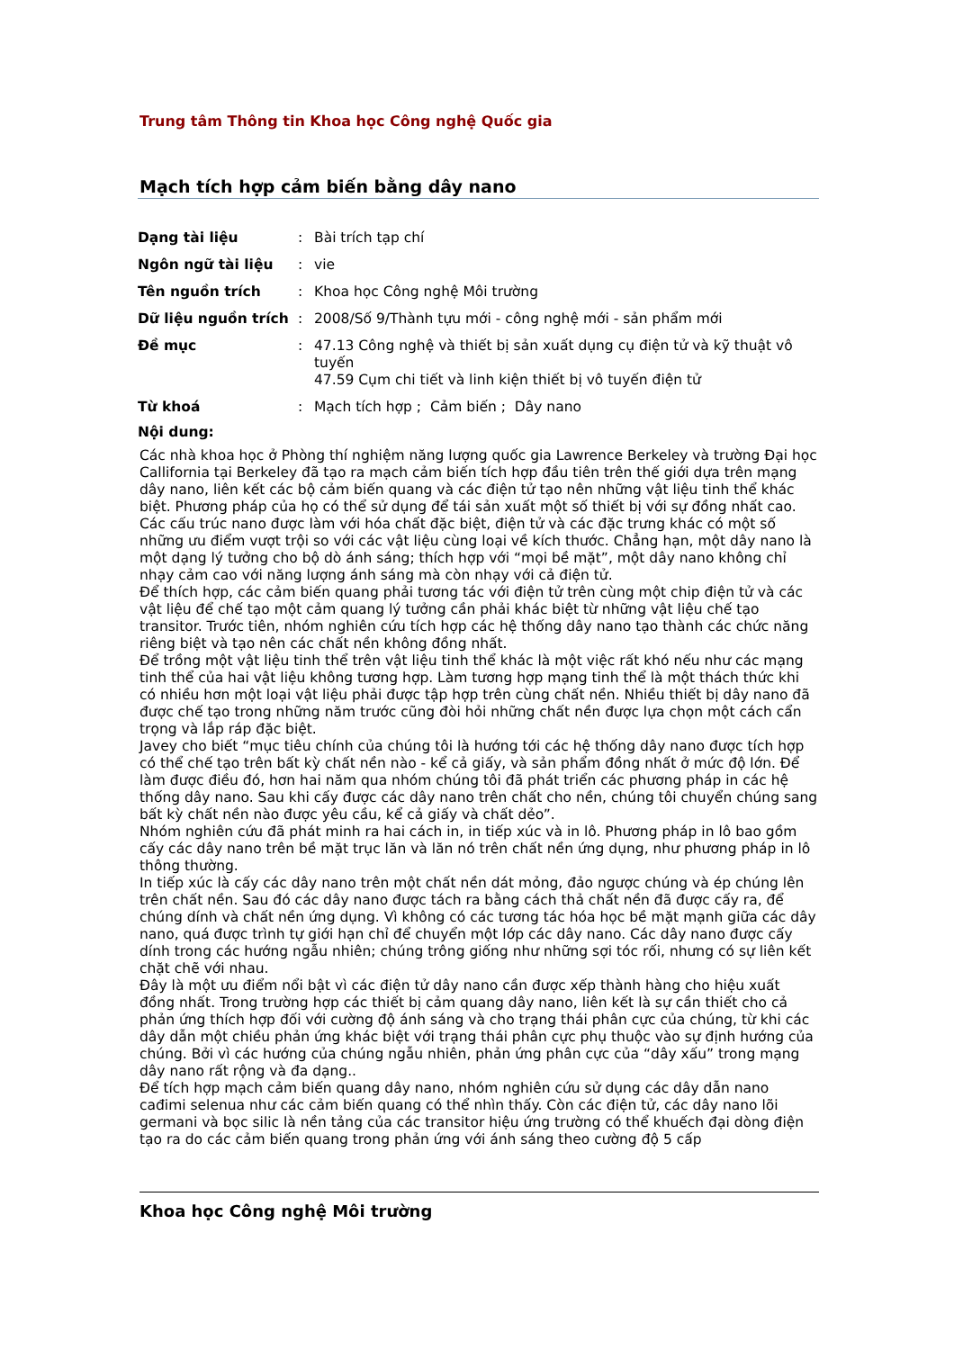Trung tâm Thông tin Khoa học Công nghệ Quốc gia
Mạch tích hợp cảm biến bằng dây nano
| Dạng tài liệu | : | Bài trích tạp chí |
| Ngôn ngữ tài liệu | : | vie |
| Tên nguồn trích | : | Khoa học Công nghệ Môi trường |
| Dữ liệu nguồn trích | : | 2008/Số 9/Thành tựu mới - công nghệ mới - sản phẩm mới |
| Đề mục | : | 47.13 Công nghệ và thiết bị sản xuất dụng cụ điện tử và kỹ thuật vô tuyến 47.59 Cụm chi tiết và linh kiện thiết bị vô tuyến điện tử |
| Từ khoá | : | Mạch tích hợp ; Cảm biến ; Dây nano |
Nội dung:
Các nhà khoa học ở Phòng thí nghiệm năng lượng quốc gia Lawrence Berkeley và trường Đại học Callifornia tại Berkeley đã tạo ra mạch cảm biến tích hợp đầu tiên trên thế giới dựa trên mạng dây nano, liên kết các bộ cảm biến quang và các điện tử tạo nên những vật liệu tinh thể khác biệt. Phương pháp của họ có thể sử dụng để tái sản xuất một số thiết bị với sự đồng nhất cao.
Các cấu trúc nano được làm với hóa chất đặc biệt, điện tử và các đặc trưng khác có một số những ưu điểm vượt trội so với các vật liệu cùng loại về kích thước. Chẳng hạn, một dây nano là một dạng lý tưởng cho bộ dò ánh sáng; thích hợp với “mọi bề mặt”, một dây nano không chỉ nhạy cảm cao với năng lượng ánh sáng mà còn nhạy với cả điện tử.
Để thích hợp, các cảm biến quang phải tương tác với điện tử trên cùng một chip điện tử và các vật liệu để chế tạo một cảm quang lý tưởng cần phải khác biệt từ những vật liệu chế tạo transitor. Trước tiên, nhóm nghiên cứu tích hợp các hệ thống dây nano tạo thành các chức năng riêng biệt và tạo nên các chất nền không đồng nhất.
Để trồng một vật liệu tinh thể trên vật liệu tinh thể khác là một việc rất khó nếu như các mạng tinh thể của hai vật liệu không tương hợp. Làm tương hợp mạng tinh thể là một thách thức khi có nhiều hơn một loại vật liệu phải được tập hợp trên cùng chất nền. Nhiều thiết bị dây nano đã được chế tạo trong những năm trước cũng đòi hỏi những chất nền được lựa chọn một cách cẩn trọng và lắp ráp đặc biệt.
Javey cho biết “mục tiêu chính của chúng tôi là hướng tới các hệ thống dây nano được tích hợp có thể chế tạo trên bất kỳ chất nền nào - kể cả giấy, và sản phẩm đồng nhất ở mức độ lớn. Để làm được điều đó, hơn hai năm qua nhóm chúng tôi đã phát triển các phương pháp in các hệ thống dây nano. Sau khi cấy được các dây nano trên chất cho nền, chúng tôi chuyển chúng sang bất kỳ chất nền nào được yêu cầu, kể cả giấy và chất dẻo”.
Nhóm nghiên cứu đã phát minh ra hai cách in, in tiếp xúc và in lô. Phương pháp in lô bao gồm cấy các dây nano trên bề mặt trục lăn và lăn nó trên chất nền ứng dụng, như phương pháp in lô thông thường.
In tiếp xúc là cấy các dây nano trên một chất nền dát mỏng, đảo ngược chúng và ép chúng lên trên chất nền. Sau đó các dây nano được tách ra bằng cách thả chất nền đã được cấy ra, để chúng dính và chất nền ứng dụng. Vì không có các tương tác hóa học bề mặt mạnh giữa các dây nano, quá được trình tự giới hạn chỉ để chuyển một lớp các dây nano. Các dây nano được cấy dính trong các hướng ngẫu nhiên; chúng trông giống như những sợi tóc rối, nhưng có sự liên kết chặt chẽ với nhau.
Đây là một ưu điểm nổi bật vì các điện tử dây nano cần được xếp thành hàng cho hiệu xuất đồng nhất. Trong trường hợp các thiết bị cảm quang dây nano, liên kết là sự cần thiết cho cả phản ứng thích hợp đối với cường độ ánh sáng và cho trạng thái phân cực của chúng, từ khi các dây dẫn một chiều phản ứng khác biệt với trạng thái phân cực phụ thuộc vào sự định hướng của chúng. Bởi vì các hướng của chúng ngẫu nhiên, phản ứng phân cực của “dây xấu” trong mạng dây nano rất rộng và đa dạng..
Để tích hợp mạch cảm biến quang dây nano, nhóm nghiên cứu sử dụng các dây dẫn nano cađimi selenua như các cảm biến quang có thể nhìn thấy. Còn các điện tử, các dây nano lõi germani và bọc silic là nền tảng của các transitor hiệu ứng trường có thể khuếch đại dòng điện tạo ra do các cảm biến quang trong phản ứng với ánh sáng theo cường độ 5 cấp
Khoa học Công nghệ Môi trường